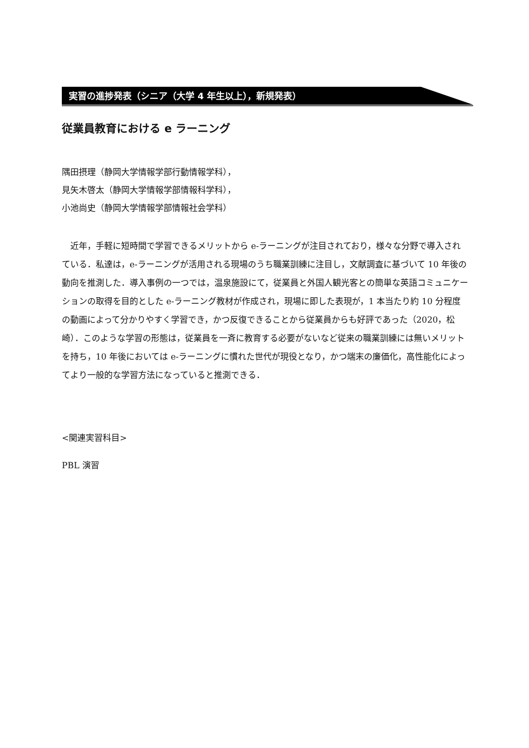実習の進捗発表（シニア（大学 4 年生以上），新規発表）
従業員教育における e ラーニング
隅田摂理（静岡大学情報学部行動情報学科），
見矢木啓太（静岡大学情報学部情報科学科），
小池尚史（静岡大学情報学部情報社会学科）
近年，手軽に短時間で学習できるメリットから e-ラーニングが注目されており，様々な分野で導入されている．私達は，e-ラーニングが活用される現場のうち職業訓練に注目し，文献調査に基づいて 10 年後の動向を推測した．導入事例の一つでは，温泉施設にて，従業員と外国人観光客との簡単な英語コミュニケーションの取得を目的とした e-ラーニング教材が作成され，現場に即した表現が，1 本当たり約 10 分程度の動画によって分かりやすく学習でき，かつ反復できることから従業員からも好評であった（2020，松崎）．このような学習の形態は，従業員を一斉に教育する必要がないなど従来の職業訓練には無いメリットを持ち，10 年後においては e-ラーニングに慣れた世代が現役となり，かつ端末の廉価化，高性能化によってより一般的な学習方法になっていると推測できる．
<関連実習科目>
PBL 演習